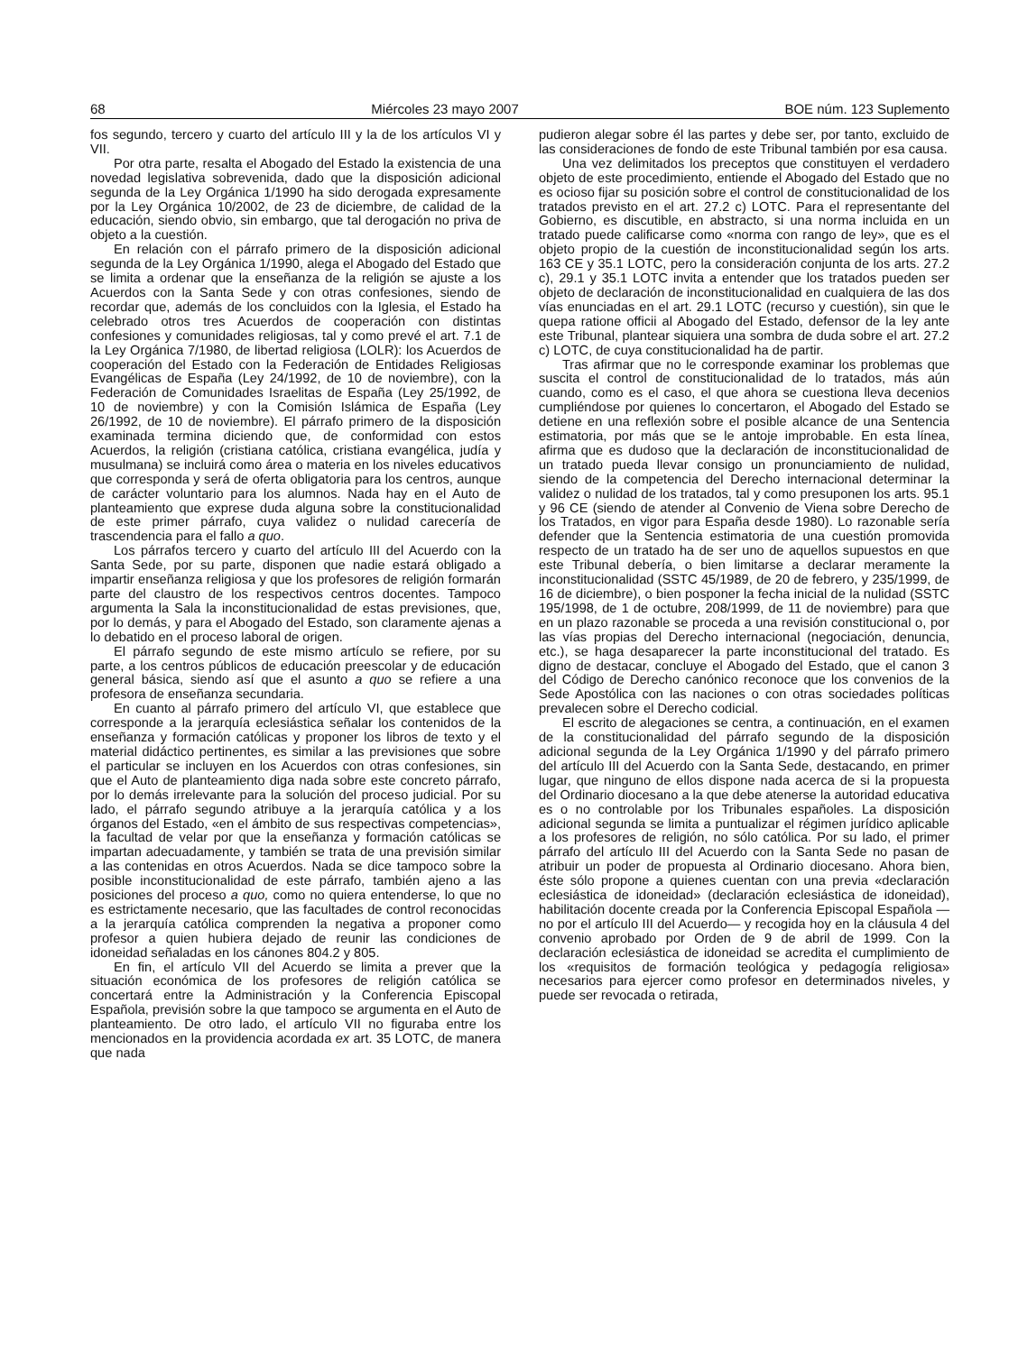68 Miércoles 23 mayo 2007 BOE núm. 123 Suplemento
fos segundo, tercero y cuarto del artículo III y la de los artículos VI y VII.
Por otra parte, resalta el Abogado del Estado la existencia de una novedad legislativa sobrevenida, dado que la disposición adicional segunda de la Ley Orgánica 1/1990 ha sido derogada expresamente por la Ley Orgánica 10/2002, de 23 de diciembre, de calidad de la educación, siendo obvio, sin embargo, que tal derogación no priva de objeto a la cuestión.
En relación con el párrafo primero de la disposición adicional segunda de la Ley Orgánica 1/1990, alega el Abogado del Estado que se limita a ordenar que la enseñanza de la religión se ajuste a los Acuerdos con la Santa Sede y con otras confesiones, siendo de recordar que, además de los concluidos con la Iglesia, el Estado ha celebrado otros tres Acuerdos de cooperación con distintas confesiones y comunidades religiosas, tal y como prevé el art. 7.1 de la Ley Orgánica 7/1980, de libertad religiosa (LOLR): los Acuerdos de cooperación del Estado con la Federación de Entidades Religiosas Evangélicas de España (Ley 24/1992, de 10 de noviembre), con la Federación de Comunidades Israelitas de España (Ley 25/1992, de 10 de noviembre) y con la Comisión Islámica de España (Ley 26/1992, de 10 de noviembre). El párrafo primero de la disposición examinada termina diciendo que, de conformidad con estos Acuerdos, la religión (cristiana católica, cristiana evangélica, judía y musulmana) se incluirá como área o materia en los niveles educativos que corresponda y será de oferta obligatoria para los centros, aunque de carácter voluntario para los alumnos. Nada hay en el Auto de planteamiento que exprese duda alguna sobre la constitucionalidad de este primer párrafo, cuya validez o nulidad carecería de trascendencia para el fallo a quo.
Los párrafos tercero y cuarto del artículo III del Acuerdo con la Santa Sede, por su parte, disponen que nadie estará obligado a impartir enseñanza religiosa y que los profesores de religión formarán parte del claustro de los respectivos centros docentes. Tampoco argumenta la Sala la inconstitucionalidad de estas previsiones, que, por lo demás, y para el Abogado del Estado, son claramente ajenas a lo debatido en el proceso laboral de origen.
El párrafo segundo de este mismo artículo se refiere, por su parte, a los centros públicos de educación preescolar y de educación general básica, siendo así que el asunto a quo se refiere a una profesora de enseñanza secundaria.
En cuanto al párrafo primero del artículo VI, que establece que corresponde a la jerarquía eclesiástica señalar los contenidos de la enseñanza y formación católicas y proponer los libros de texto y el material didáctico pertinentes, es similar a las previsiones que sobre el particular se incluyen en los Acuerdos con otras confesiones, sin que el Auto de planteamiento diga nada sobre este concreto párrafo, por lo demás irrelevante para la solución del proceso judicial. Por su lado, el párrafo segundo atribuye a la jerarquía católica y a los órganos del Estado, «en el ámbito de sus respectivas competencias», la facultad de velar por que la enseñanza y formación católicas se impartan adecuadamente, y también se trata de una previsión similar a las contenidas en otros Acuerdos. Nada se dice tampoco sobre la posible inconstitucionalidad de este párrafo, también ajeno a las posiciones del proceso a quo, como no quiera entenderse, lo que no es estrictamente necesario, que las facultades de control reconocidas a la jerarquía católica comprenden la negativa a proponer como profesor a quien hubiera dejado de reunir las condiciones de idoneidad señaladas en los cánones 804.2 y 805.
En fin, el artículo VII del Acuerdo se limita a prever que la situación económica de los profesores de religión católica se concertará entre la Administración y la Conferencia Episcopal Española, previsión sobre la que tampoco se argumenta en el Auto de planteamiento. De otro lado, el artículo VII no figuraba entre los mencionados en la providencia acordada ex art. 35 LOTC, de manera que nada
pudieron alegar sobre él las partes y debe ser, por tanto, excluido de las consideraciones de fondo de este Tribunal también por esa causa.
Una vez delimitados los preceptos que constituyen el verdadero objeto de este procedimiento, entiende el Abogado del Estado que no es ocioso fijar su posición sobre el control de constitucionalidad de los tratados previsto en el art. 27.2 c) LOTC. Para el representante del Gobierno, es discutible, en abstracto, si una norma incluida en un tratado puede calificarse como «norma con rango de ley», que es el objeto propio de la cuestión de inconstitucionalidad según los arts. 163 CE y 35.1 LOTC, pero la consideración conjunta de los arts. 27.2 c), 29.1 y 35.1 LOTC invita a entender que los tratados pueden ser objeto de declaración de inconstitucionalidad en cualquiera de las dos vías enunciadas en el art. 29.1 LOTC (recurso y cuestión), sin que le quepa ratione officii al Abogado del Estado, defensor de la ley ante este Tribunal, plantear siquiera una sombra de duda sobre el art. 27.2 c) LOTC, de cuya constitucionalidad ha de partir.
Tras afirmar que no le corresponde examinar los problemas que suscita el control de constitucionalidad de lo tratados, más aún cuando, como es el caso, el que ahora se cuestiona lleva decenios cumpliéndose por quienes lo concertaron, el Abogado del Estado se detiene en una reflexión sobre el posible alcance de una Sentencia estimatoria, por más que se le antoje improbable. En esta línea, afirma que es dudoso que la declaración de inconstitucionalidad de un tratado pueda llevar consigo un pronunciamiento de nulidad, siendo de la competencia del Derecho internacional determinar la validez o nulidad de los tratados, tal y como presuponen los arts. 95.1 y 96 CE (siendo de atender al Convenio de Viena sobre Derecho de los Tratados, en vigor para España desde 1980). Lo razonable sería defender que la Sentencia estimatoria de una cuestión promovida respecto de un tratado ha de ser uno de aquellos supuestos en que este Tribunal debería, o bien limitarse a declarar meramente la inconstitucionalidad (SSTC 45/1989, de 20 de febrero, y 235/1999, de 16 de diciembre), o bien posponer la fecha inicial de la nulidad (SSTC 195/1998, de 1 de octubre, 208/1999, de 11 de noviembre) para que en un plazo razonable se proceda a una revisión constitucional o, por las vías propias del Derecho internacional (negociación, denuncia, etc.), se haga desaparecer la parte inconstitucional del tratado. Es digno de destacar, concluye el Abogado del Estado, que el canon 3 del Código de Derecho canónico reconoce que los convenios de la Sede Apostólica con las naciones o con otras sociedades políticas prevalecen sobre el Derecho codicial.
El escrito de alegaciones se centra, a continuación, en el examen de la constitucionalidad del párrafo segundo de la disposición adicional segunda de la Ley Orgánica 1/1990 y del párrafo primero del artículo III del Acuerdo con la Santa Sede, destacando, en primer lugar, que ninguno de ellos dispone nada acerca de si la propuesta del Ordinario diocesano a la que debe atenerse la autoridad educativa es o no controlable por los Tribunales españoles. La disposición adicional segunda se limita a puntualizar el régimen jurídico aplicable a los profesores de religión, no sólo católica. Por su lado, el primer párrafo del artículo III del Acuerdo con la Santa Sede no pasan de atribuir un poder de propuesta al Ordinario diocesano. Ahora bien, éste sólo propone a quienes cuentan con una previa «declaración eclesiástica de idoneidad» (declaración eclesiástica de idoneidad), habilitación docente creada por la Conferencia Episcopal Española —no por el artículo III del Acuerdo— y recogida hoy en la cláusula 4 del convenio aprobado por Orden de 9 de abril de 1999. Con la declaración eclesiástica de idoneidad se acredita el cumplimiento de los «requisitos de formación teológica y pedagogía religiosa» necesarios para ejercer como profesor en determinados niveles, y puede ser revocada o retirada,